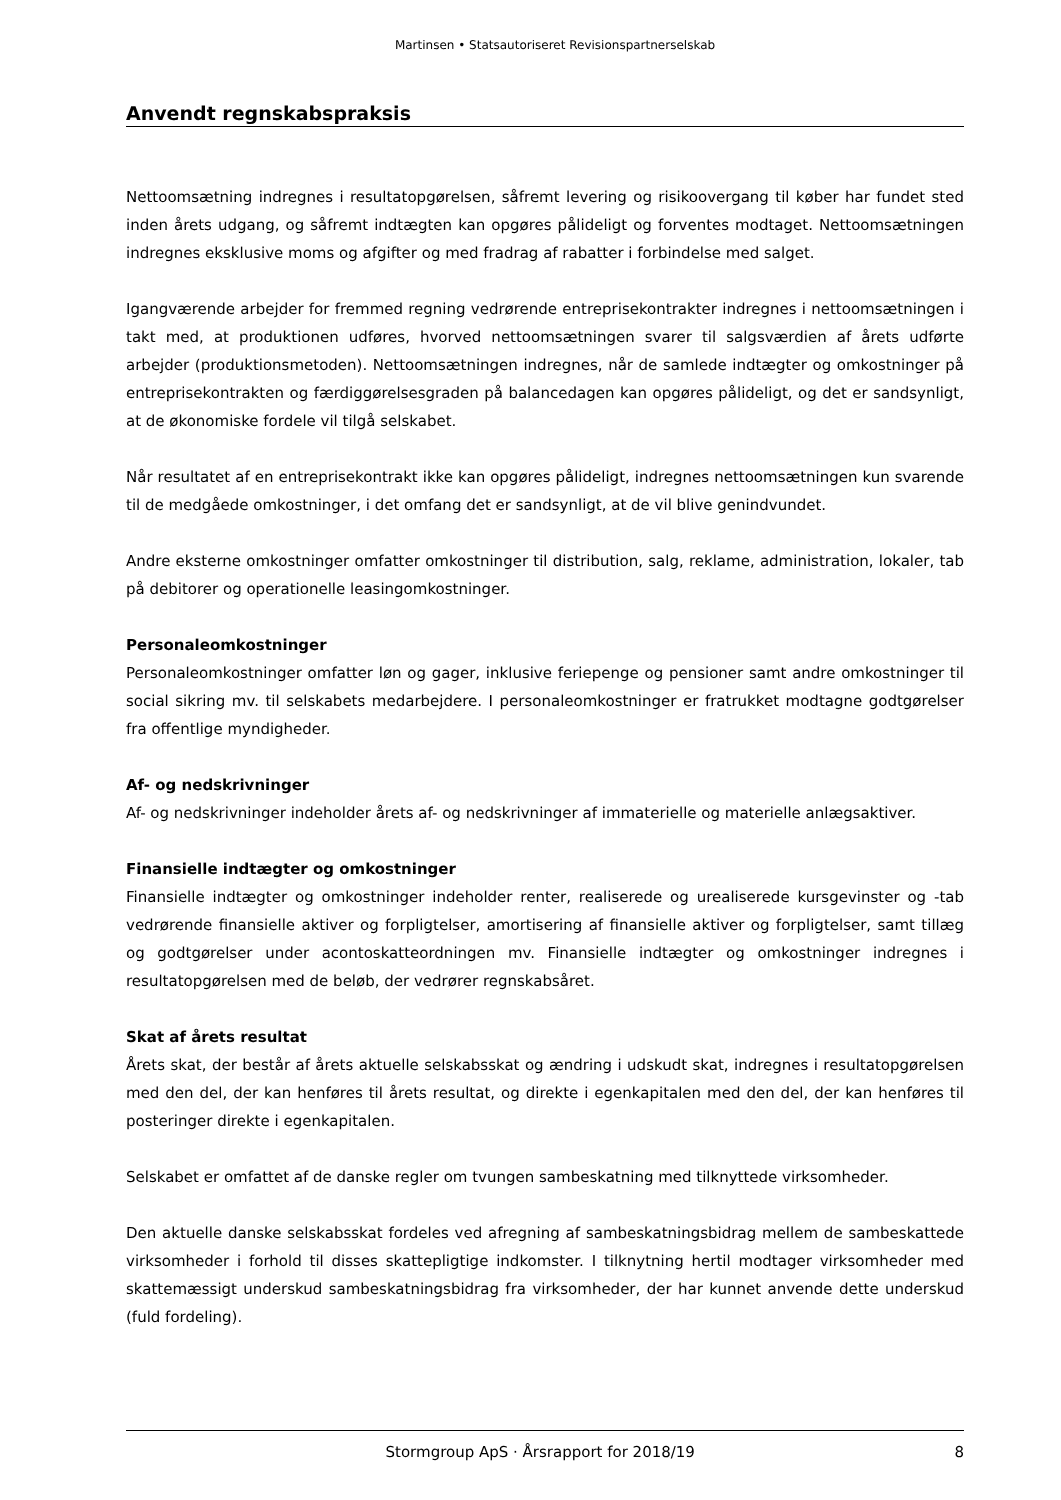Martinsen • Statsautoriseret Revisionspartnerselskab
Anvendt regnskabspraksis
Nettoomsætning indregnes i resultatopgørelsen, såfremt levering og risikoovergang til køber har fundet sted inden årets udgang, og såfremt indtægten kan opgøres pålideligt og forventes modtaget. Nettoomsætningen indregnes eksklusive moms og afgifter og med fradrag af rabatter i forbindelse med salget.
Igangværende arbejder for fremmed regning vedrørende entreprisekontrakter indregnes i nettoomsætningen i takt med, at produktionen udføres, hvorved nettoomsætningen svarer til salgsværdien af årets udførte arbejder (produktionsmetoden). Nettoomsætningen indregnes, når de samlede indtægter og omkostninger på entreprisekontrakten og færdiggørelsesgraden på balancedagen kan opgøres pålideligt, og det er sandsynligt, at de økonomiske fordele vil tilgå selskabet.
Når resultatet af en entreprisekontrakt ikke kan opgøres pålideligt, indregnes nettoomsætningen kun svarende til de medgåede omkostninger, i det omfang det er sandsynligt, at de vil blive genindvundet.
Andre eksterne omkostninger omfatter omkostninger til distribution, salg, reklame, administration, lokaler, tab på debitorer og operationelle leasingomkostninger.
Personaleomkostninger
Personaleomkostninger omfatter løn og gager, inklusive feriepenge og pensioner samt andre omkostninger til social sikring mv. til selskabets medarbejdere. I personaleomkostninger er fratrukket modtagne godtgørelser fra offentlige myndigheder.
Af- og nedskrivninger
Af- og nedskrivninger indeholder årets af- og nedskrivninger af immaterielle og materielle anlægsaktiver.
Finansielle indtægter og omkostninger
Finansielle indtægter og omkostninger indeholder renter, realiserede og urealiserede kursgevinster og -tab vedrørende finansielle aktiver og forpligtelser, amortisering af finansielle aktiver og forpligtelser, samt tillæg og godtgørelser under acontoskatteordningen mv. Finansielle indtægter og omkostninger indregnes i resultatopgørelsen med de beløb, der vedrører regnskabsåret.
Skat af årets resultat
Årets skat, der består af årets aktuelle selskabsskat og ændring i udskudt skat, indregnes i resultatopgørelsen med den del, der kan henføres til årets resultat, og direkte i egenkapitalen med den del, der kan henføres til posteringer direkte i egenkapitalen.
Selskabet er omfattet af de danske regler om tvungen sambeskatning med tilknyttede virksomheder.
Den aktuelle danske selskabsskat fordeles ved afregning af sambeskatningsbidrag mellem de sambeskattede virksomheder i forhold til disses skattepligtige indkomster. I tilknytning hertil modtager virksomheder med skattemæssigt underskud sambeskatningsbidrag fra virksomheder, der har kunnet anvende dette underskud (fuld fordeling).
Stormgroup ApS · Årsrapport for 2018/19 8